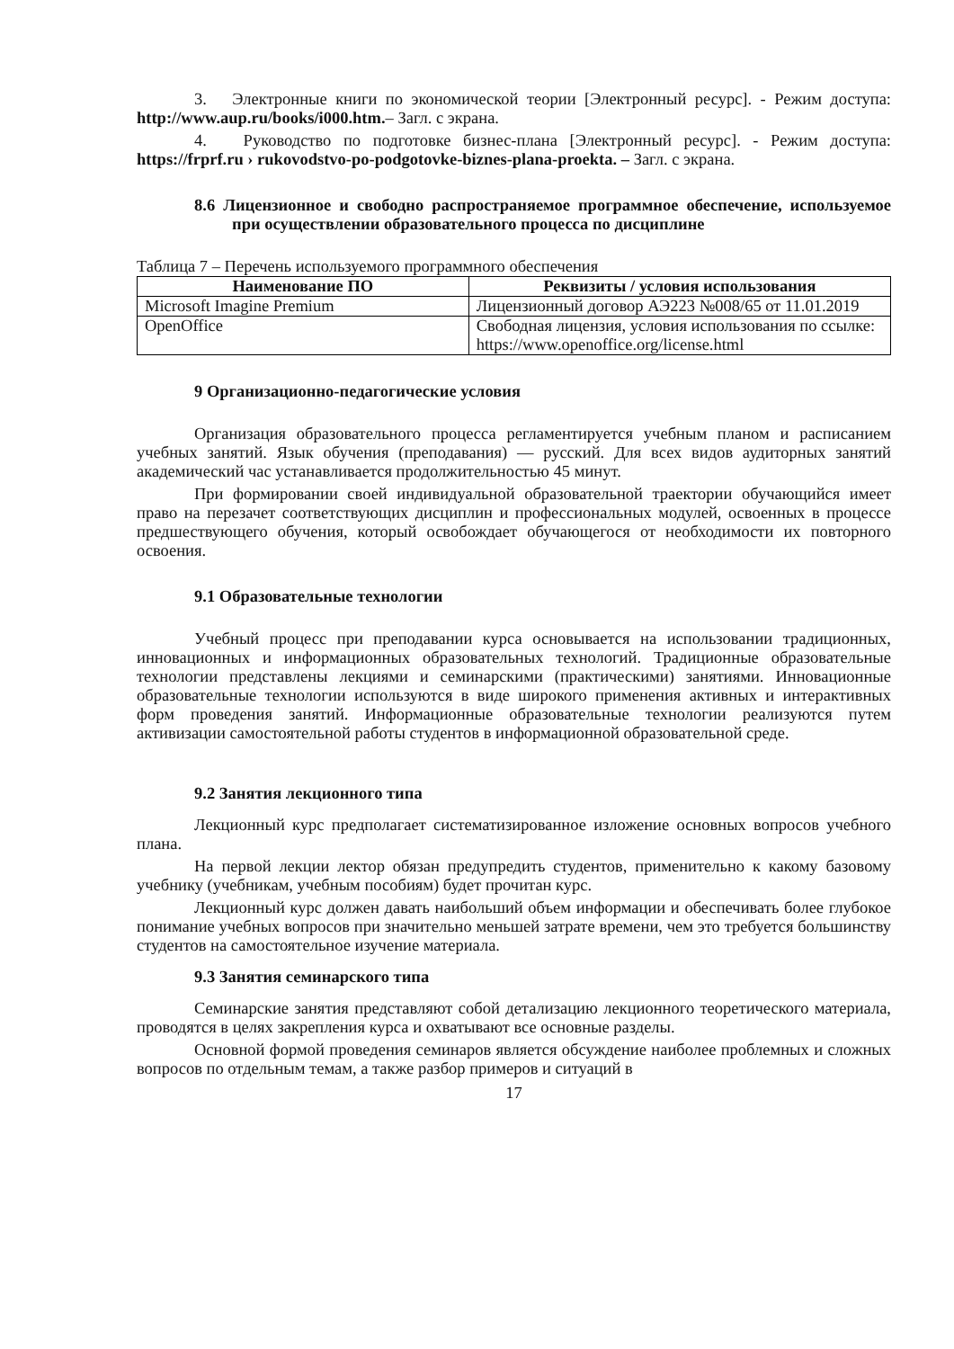3. Электронные книги по экономической теории [Электронный ресурс]. - Режим доступа: http://www.aup.ru/books/i000.htm.– Загл. с экрана.
4. Руководство по подготовке бизнес-плана [Электронный ресурс]. - Режим доступа: https://frprf.ru › rukovodstvo-po-podgotovke-biznes-plana-proekta. – Загл. с экрана.
8.6 Лицензионное и свободно распространяемое программное обеспечение, используемое при осуществлении образовательного процесса по дисциплине
Таблица 7 – Перечень используемого программного обеспечения
| Наименование ПО | Реквизиты / условия использования |
| --- | --- |
| Microsoft Imagine Premium | Лицензионный договор АЭ223 №008/65 от 11.01.2019 |
| OpenOffice | Свободная лицензия, условия использования по ссылке: https://www.openoffice.org/license.html |
9 Организационно-педагогические условия
Организация образовательного процесса регламентируется учебным планом и расписанием учебных занятий. Язык обучения (преподавания) — русский. Для всех видов аудиторных занятий академический час устанавливается продолжительностью 45 минут.
При формировании своей индивидуальной образовательной траектории обучающийся имеет право на перезачет соответствующих дисциплин и профессиональных модулей, освоенных в процессе предшествующего обучения, который освобождает обучающегося от необходимости их повторного освоения.
9.1 Образовательные технологии
Учебный процесс при преподавании курса основывается на использовании традиционных, инновационных и информационных образовательных технологий. Традиционные образовательные технологии представлены лекциями и семинарскими (практическими) занятиями. Инновационные образовательные технологии используются в виде широкого применения активных и интерактивных форм проведения занятий. Информационные образовательные технологии реализуются путем активизации самостоятельной работы студентов в информационной образовательной среде.
9.2 Занятия лекционного типа
Лекционный курс предполагает систематизированное изложение основных вопросов учебного плана.
На первой лекции лектор обязан предупредить студентов, применительно к какому базовому учебнику (учебникам, учебным пособиям) будет прочитан курс.
Лекционный курс должен давать наибольший объем информации и обеспечивать более глубокое понимание учебных вопросов при значительно меньшей затрате времени, чем это требуется большинству студентов на самостоятельное изучение материала.
9.3 Занятия семинарского типа
Семинарские занятия представляют собой детализацию лекционного теоретического материала, проводятся в целях закрепления курса и охватывают все основные разделы.
Основной формой проведения семинаров является обсуждение наиболее проблемных и сложных вопросов по отдельным темам, а также разбор примеров и ситуаций в
17